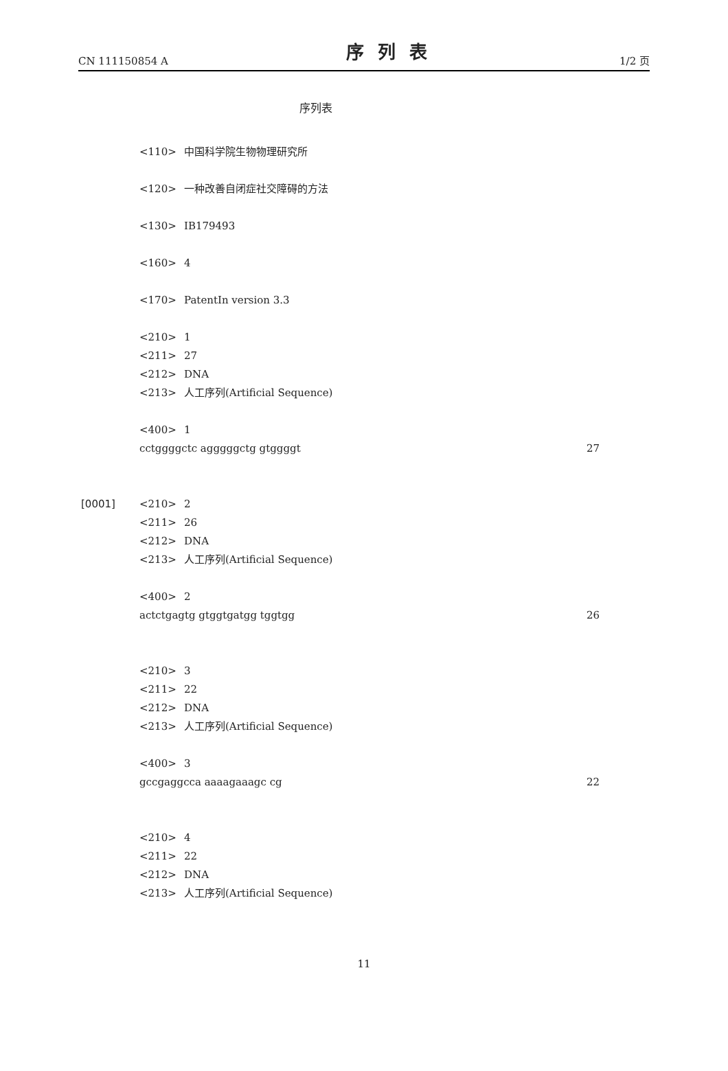CN 111150854 A 序列表 1/2 页
序列表
<110> 中国科学院生物物理研究所
<120> 一种改善自闭症社交障碍的方法
<130> IB179493
<160> 4
<170> PatentIn version 3.3
<210> 1
<211> 27
<212> DNA
<213> 人工序列(Artificial Sequence)
<400> 1
cctggggctc agggggctg gtggggt 27
[0001] <210> 2
<211> 26
<212> DNA
<213> 人工序列(Artificial Sequence)
<400> 2
actctgagtg gtggtgatgg tggtgg 26
<210> 3
<211> 22
<212> DNA
<213> 人工序列(Artificial Sequence)
<400> 3
gccgaggcca aaaagaaagc cg 22
<210> 4
<211> 22
<212> DNA
<213> 人工序列(Artificial Sequence)
11